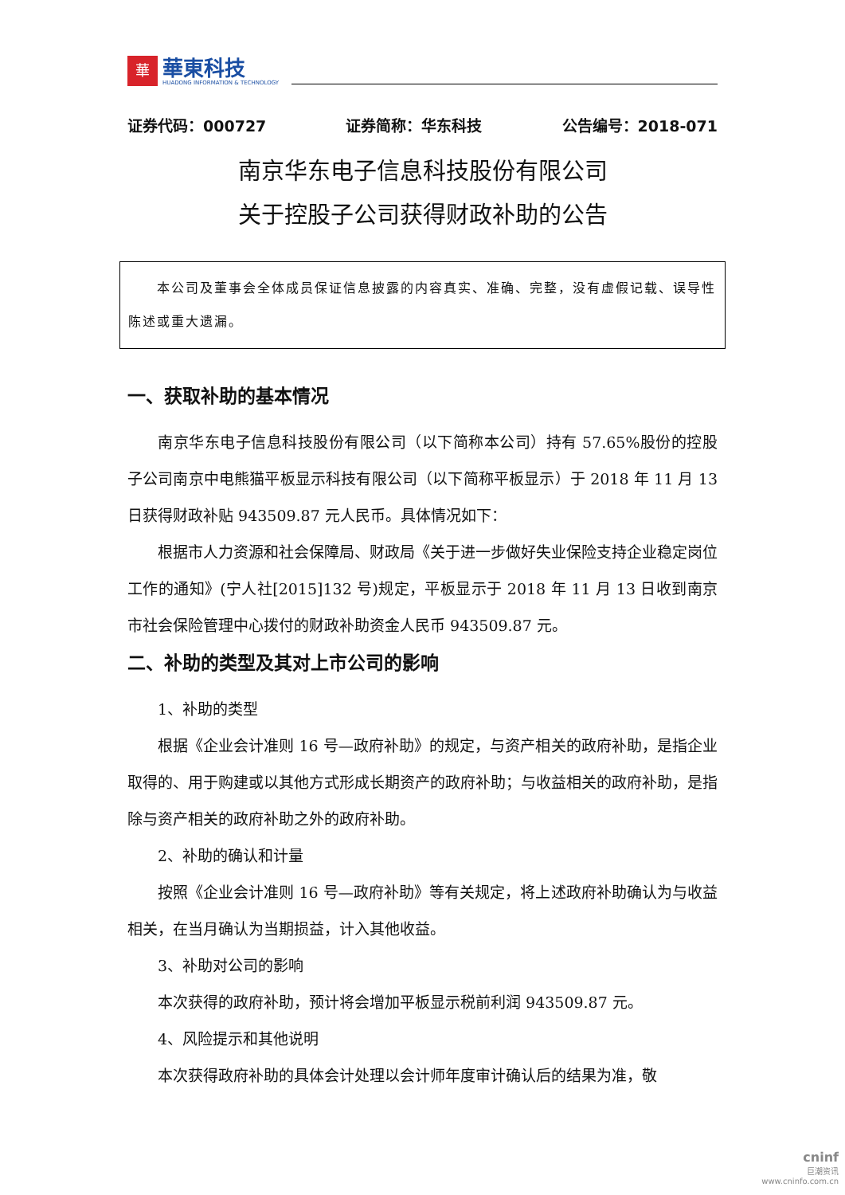華
華東科技
HUADONG INFORMATION & TECHNOLOGY
证券代码：000727 证券简称：华东科技 公告编号：2018-071
南京华东电子信息科技股份有限公司
关于控股子公司获得财政补助的公告
  本公司及董事会全体成员保证信息披露的内容真实、准确、完整，没有虚假记载、误导性陈述或重大遗漏。
一、获取补助的基本情况
南京华东电子信息科技股份有限公司（以下简称本公司）持有 57.65%股份的控股子公司南京中电熊猫平板显示科技有限公司（以下简称平板显示）于 2018 年 11 月 13 日获得财政补贴 943509.87 元人民币。具体情况如下：
根据市人力资源和社会保障局、财政局《关于进一步做好失业保险支持企业稳定岗位工作的通知》(宁人社[2015]132 号)规定，平板显示于 2018 年 11 月 13 日收到南京市社会保险管理中心拨付的财政补助资金人民币 943509.87 元。
二、补助的类型及其对上市公司的影响
1、补助的类型
根据《企业会计准则 16 号—政府补助》的规定，与资产相关的政府补助，是指企业取得的、用于购建或以其他方式形成长期资产的政府补助；与收益相关的政府补助，是指除与资产相关的政府补助之外的政府补助。
2、补助的确认和计量
按照《企业会计准则 16 号—政府补助》等有关规定，将上述政府补助确认为与收益相关，在当月确认为当期损益，计入其他收益。
3、补助对公司的影响
本次获得的政府补助，预计将会增加平板显示税前利润 943509.87 元。
4、风险提示和其他说明
本次获得政府补助的具体会计处理以会计师年度审计确认后的结果为准，敬
cninf
巨潮资讯
www.cninfo.com.cn